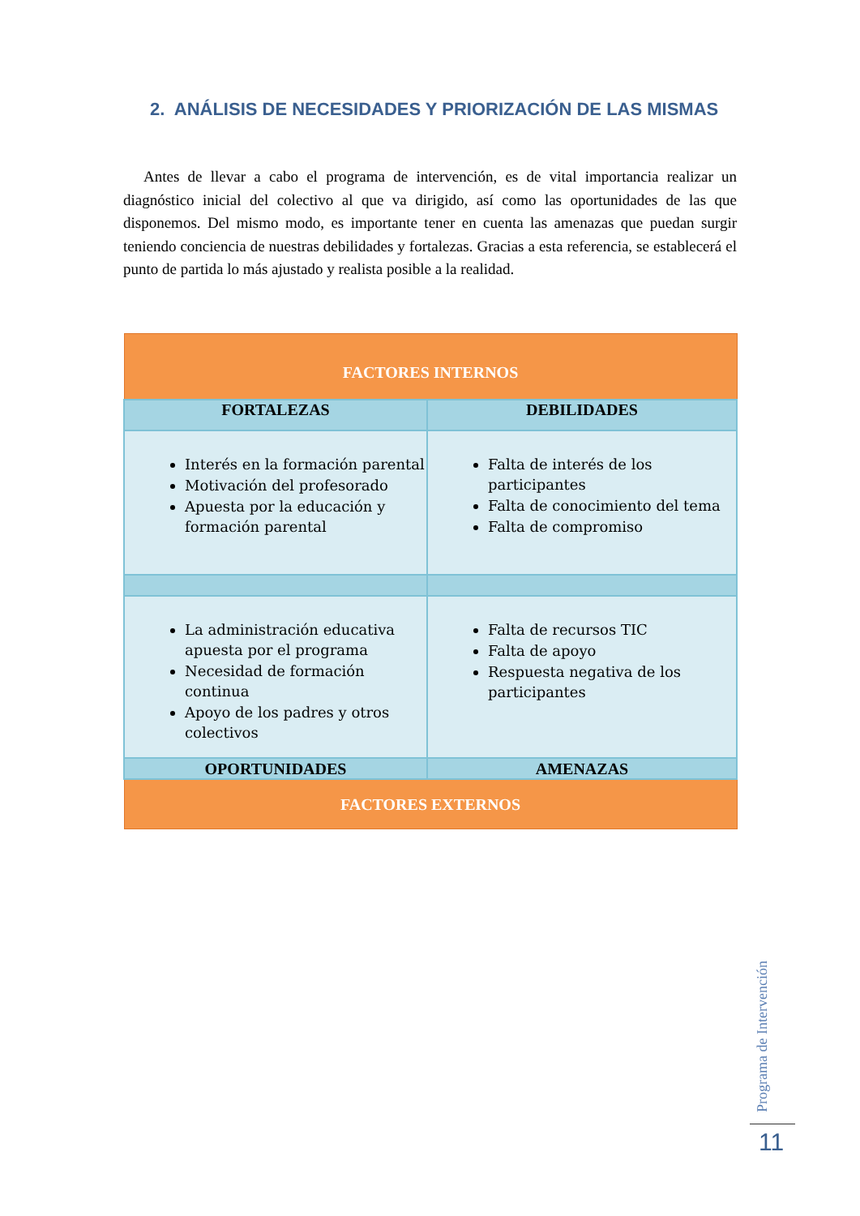2. ANÁLISIS DE NECESIDADES Y PRIORIZACIÓN DE LAS MISMAS
Antes de llevar a cabo el programa de intervención, es de vital importancia realizar un diagnóstico inicial del colectivo al que va dirigido, así como las oportunidades de las que disponemos. Del mismo modo, es importante tener en cuenta las amenazas que puedan surgir teniendo conciencia de nuestras debilidades y fortalezas. Gracias a esta referencia, se establecerá el punto de partida lo más ajustado y realista posible a la realidad.
| FACTORES INTERNOS | |
| --- | --- |
| FORTALEZAS | DEBILIDADES |
| Interés en la formación parental Motivación del profesorado Apuesta por la educación y formación parental | Falta de interés de los participantes Falta de conocimiento del tema Falta de compromiso |
| La administración educativa apuesta por el programa Necesidad de formación continua Apoyo de los padres y otros colectivos | Falta de recursos TIC Falta de apoyo Respuesta negativa de los participantes |
| OPORTUNIDADES | AMENAZAS |
| FACTORES EXTERNOS | |
Programa de Intervención
11